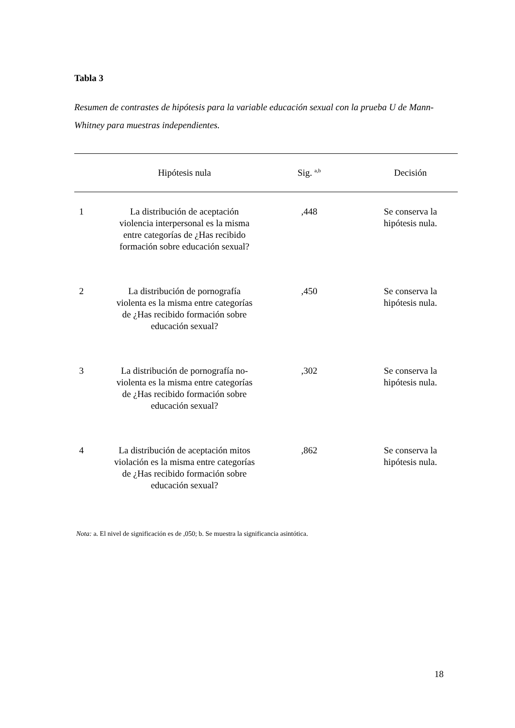Tabla 3
Resumen de contrastes de hipótesis para la variable educación sexual con la prueba U de Mann-Whitney para muestras independientes.
| | Hipótesis nula | Sig. <sup>a,b</sup> | Decisión |
| --- | --- | --- | --- |
| 1 | La distribución de aceptación violencia interpersonal es la misma entre categorías de ¿Has recibido formación sobre educación sexual? | ,448 | Se conserva la hipótesis nula. |
| 2 | La distribución de pornografía violenta es la misma entre categorías de ¿Has recibido formación sobre educación sexual? | ,450 | Se conserva la hipótesis nula. |
| 3 | La distribución de pornografía no-violenta es la misma entre categorías de ¿Has recibido formación sobre educación sexual? | ,302 | Se conserva la hipótesis nula. |
| 4 | La distribución de aceptación mitos violación es la misma entre categorías de ¿Has recibido formación sobre educación sexual? | ,862 | Se conserva la hipótesis nula. |
Nota: a. El nivel de significación es de ,050; b. Se muestra la significancia asintótica.
18